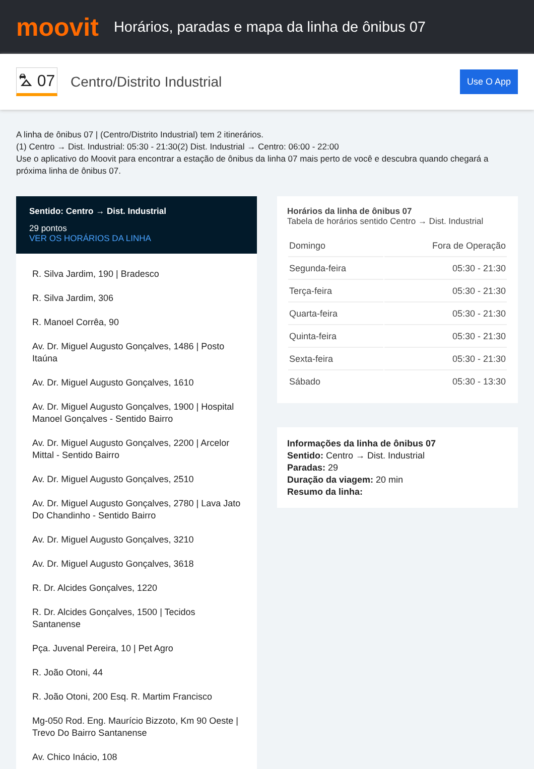moovit
Horários, paradas e mapa da linha de ônibus 07
⛍ 07
Centro/Distrito Industrial
Use O App
A linha de ônibus 07 | (Centro/Distrito Industrial) tem 2 itinerários.
(1) Centro → Dist. Industrial: 05:30 - 21:30(2) Dist. Industrial → Centro: 06:00 - 22:00
Use o aplicativo do Moovit para encontrar a estação de ônibus da linha 07 mais perto de você e descubra quando chegará a próxima linha de ônibus 07.
Sentido: Centro → Dist. Industrial
29 pontos
VER OS HORÁRIOS DA LINHA
R. Silva Jardim, 190 | Bradesco
R. Silva Jardim, 306
R. Manoel Corrêa, 90
Av. Dr. Miguel Augusto Gonçalves, 1486 | Posto Itaúna
Av. Dr. Miguel Augusto Gonçalves, 1610
Av. Dr. Miguel Augusto Gonçalves, 1900 | Hospital Manoel Gonçalves - Sentido Bairro
Av. Dr. Miguel Augusto Gonçalves, 2200 | Arcelor Mittal - Sentido Bairro
Av. Dr. Miguel Augusto Gonçalves, 2510
Av. Dr. Miguel Augusto Gonçalves, 2780 | Lava Jato Do Chandinho - Sentido Bairro
Av. Dr. Miguel Augusto Gonçalves, 3210
Av. Dr. Miguel Augusto Gonçalves, 3618
R. Dr. Alcides Gonçalves, 1220
R. Dr. Alcides Gonçalves, 1500 | Tecidos Santanense
Pça. Juvenal Pereira, 10 | Pet Agro
R. João Otoni, 44
R. João Otoni, 200 Esq. R. Martim Francisco
Mg-050 Rod. Eng. Maurício Bizzoto, Km 90 Oeste | Trevo Do Bairro Santanense
Av. Chico Inácio, 108
Horários da linha de ônibus 07
Tabela de horários sentido Centro → Dist. Industrial
| Domingo | Fora de Operação |
| Segunda-feira | 05:30 - 21:30 |
| Terça-feira | 05:30 - 21:30 |
| Quarta-feira | 05:30 - 21:30 |
| Quinta-feira | 05:30 - 21:30 |
| Sexta-feira | 05:30 - 21:30 |
| Sábado | 05:30 - 13:30 |
Informações da linha de ônibus 07
Sentido: Centro → Dist. Industrial
Paradas: 29
Duração da viagem: 20 min
Resumo da linha: